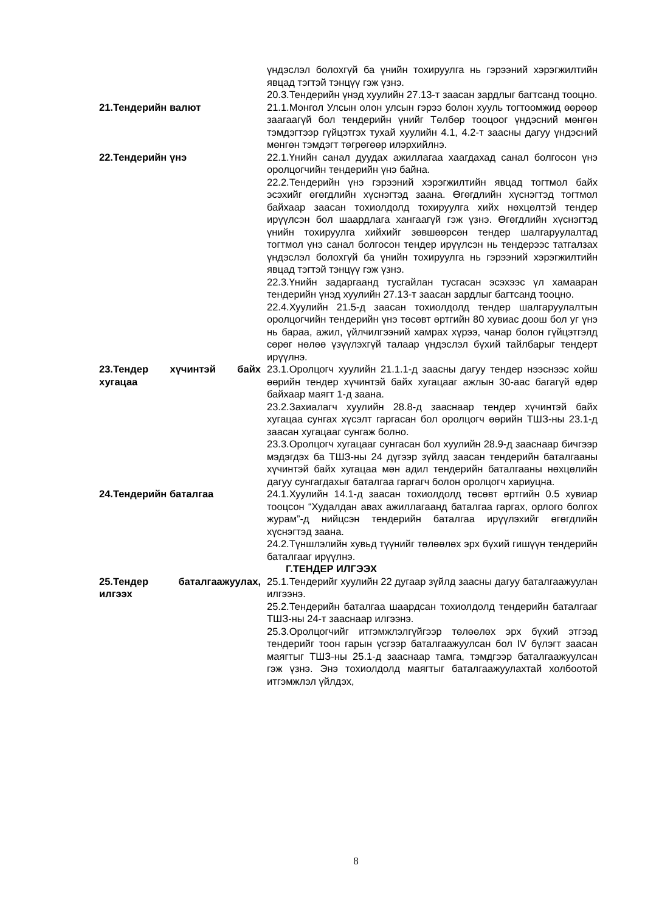үндэслэл болохгүй ба үнийн тохируулга нь гэрээний хэрэгжилтийн явцад тэгтэй тэнцүү гэж үзнэ.
20.3.Тендерийн үнэд хуулийн 27.13-т заасан зардлыг багтсанд тооцно.
21.Тендерийн валют 21.1.Монгол Улсын олон улсын гэрээ болон хууль тогтоомжид өөрөөр заагаагүй бол тендерийн үнийг Төлбөр тооцоог үндэсний мөнгөн тэмдэгтээр гүйцэтгэх тухай хуулийн 4.1, 4.2-т заасны дагуу үндэсний мөнгөн тэмдэгт төгрөгөөр илэрхийлнэ.
22.Тендерийн үнэ 22.1.Үнийн санал дуудах ажиллагаа хаагдахад санал болгосон үнэ оролцогчийн тендерийн үнэ байна.
22.2.Тендерийн үнэ гэрээний хэрэгжилтийн явцад тогтмол байх эсэхийг өгөгдлийн хүснэгтэд заана. Өгөгдлийн хүснэгтэд тогтмол байхаар заасан тохиолдолд тохируулга хийх нөхцөлтэй тендер ирүүлсэн бол шаардлага хангаагүй гэж үзнэ. Өгөгдлийн хүснэгтэд үнийн тохируулга хийхийг зөвшөөрсөн тендер шалгаруулалтад тогтмол үнэ санал болгосон тендер ирүүлсэн нь тендерээс татгалзах үндэслэл болохгүй ба үнийн тохируулга нь гэрээний хэрэгжилтийн явцад тэгтэй тэнцүү гэж үзнэ.
22.3.Үнийн задаргаанд тусгайлан тусгасан эсэхээс үл хамааран тендерийн үнэд хуулийн 27.13-т заасан зардлыг багтсанд тооцно.
22.4.Хуулийн 21.5-д заасан тохиолдолд тендер шалгаруулалтын оролцогчийн тендерийн үнэ төсөвт өртгийн 80 хувиас доош бол уг үнэ нь бараа, ажил, үйлчилгээний хамрах хүрээ, чанар болон гүйцэтгэлд сөрөг нөлөө үзүүлэхгүй талаар үндэслэл бүхий тайлбарыг тендерт ирүүлнэ.
23.Тендер хүчинтэй байх хугацаа
23.1.Оролцогч хуулийн 21.1.1-д заасны дагуу тендер нээснээс хойш өөрийн тендер хүчинтэй байх хугацааг ажлын 30-аас багагүй өдөр байхаар маягт 1-д заана.
23.2.Захиалагч хуулийн 28.8-д зааснаар тендер хүчинтэй байх хугацаа сунгах хүсэлт гаргасан бол оролцогч өөрийн ТШЗ-ны 23.1-д заасан хугацааг сунгаж болно.
23.3.Оролцогч хугацааг сунгасан бол хуулийн 28.9-д зааснаар бичгээр мэдэгдэх ба ТШЗ-ны 24 дүгээр зүйлд заасан тендерийн баталгааны хүчинтэй байх хугацаа мөн адил тендерийн баталгааны нөхцөлийн дагуу сунгагдахыг баталгаа гаргагч болон оролцогч хариуцна.
24.Тендерийн баталгаа 24.1.Хуулийн 14.1-д заасан тохиолдолд төсөвт өртгийн 0.5 хувиар тооцсон “Худалдан авах ажиллагаанд баталгаа гаргах, орлого болгох журам”-д нийцсэн тендерийн баталгаа ирүүлэхийг өгөгдлийн хүснэгтэд заана.
24.2.Түншлэлийн хувьд түүнийг төлөөлөх эрх бүхий гишүүн тендерийн баталгааг ирүүлнэ.
Г.ТЕНДЕР ИЛГЭЭХ
25.Тендер баталгаажуулах, илгээх
25.1.Тендерийг хуулийн 22 дугаар зүйлд заасны дагуу баталгаажуулан илгээнэ.
25.2.Тендерийн баталгаа шаардсан тохиолдолд тендерийн баталгааг ТШЗ-ны 24-т зааснаар илгээнэ.
25.3.Оролцогчийг итгэмжлэлгүйгээр төлөөлөх эрх бүхий этгээд тендерийг тоон гарын үсгээр баталгаажуулсан бол IV бүлэгт заасан маягтыг ТШЗ-ны 25.1-д зааснаар тамга, тэмдгээр баталгаажуулсан гэж үзнэ. Энэ тохиолдолд маягтыг баталгаажуулахтай холбоотой итгэмжлэл үйлдэх,
8